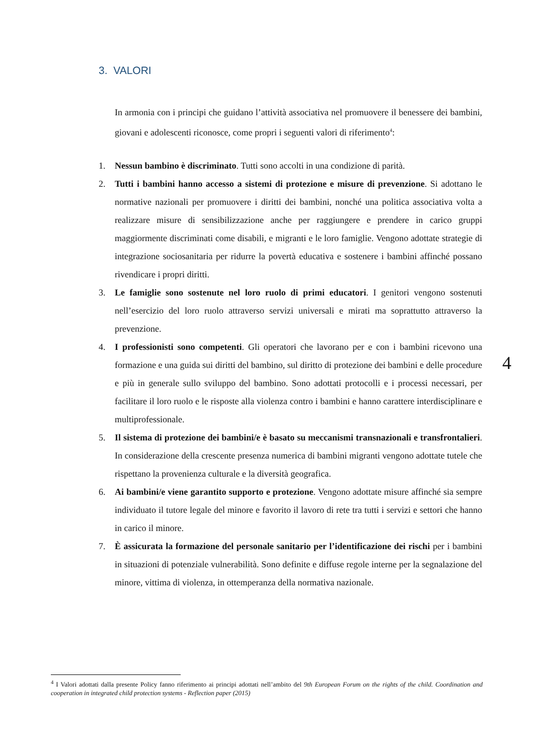3. VALORI
In armonia con i principi che guidano l’attività associativa nel promuovere il benessere dei bambini, giovani e adolescenti riconosce, come propri i seguenti valori di riferimento<sup>4</sup>:
1. Nessun bambino è discriminato. Tutti sono accolti in una condizione di parità.
2. Tutti i bambini hanno accesso a sistemi di protezione e misure di prevenzione. Si adottano le normative nazionali per promuovere i diritti dei bambini, nonché una politica associativa volta a realizzare misure di sensibilizzazione anche per raggiungere e prendere in carico gruppi maggiormente discriminati come disabili, e migranti e le loro famiglie. Vengono adottate strategie di integrazione sociosanitaria per ridurre la povertà educativa e sostenere i bambini affinché possano rivendicare i propri diritti.
3. Le famiglie sono sostenute nel loro ruolo di primi educatori. I genitori vengono sostenuti nell’esercizio del loro ruolo attraverso servizi universali e mirati ma soprattutto attraverso la prevenzione.
4. I professionisti sono competenti. Gli operatori che lavorano per e con i bambini ricevono una formazione e una guida sui diritti del bambino, sul diritto di protezione dei bambini e delle procedure e più in generale sullo sviluppo del bambino. Sono adottati protocolli e i processi necessari, per facilitare il loro ruolo e le risposte alla violenza contro i bambini e hanno carattere interdisciplinare e multiprofessionale.
5. Il sistema di protezione dei bambini/e è basato su meccanismi transnazionali e transfrontalieri. In considerazione della crescente presenza numerica di bambini migranti vengono adottate tutele che rispettano la provenienza culturale e la diversità geografica.
6. Ai bambini/e viene garantito supporto e protezione. Vengono adottate misure affinché sia sempre individuato il tutore legale del minore e favorito il lavoro di rete tra tutti i servizi e settori che hanno in carico il minore.
7. È assicurata la formazione del personale sanitario per l’identificazione dei rischi per i bambini in situazioni di potenziale vulnerabilità. Sono definite e diffuse regole interne per la segnalazione del minore, vittima di violenza, in ottemperanza della normativa nazionale.
4
<sup>4</sup> I Valori adottati dalla presente Policy fanno riferimento ai principi adottati nell’ambito del 9th European Forum on the rights of the child. Coordination and cooperation in integrated child protection systems - Reflection paper (2015)